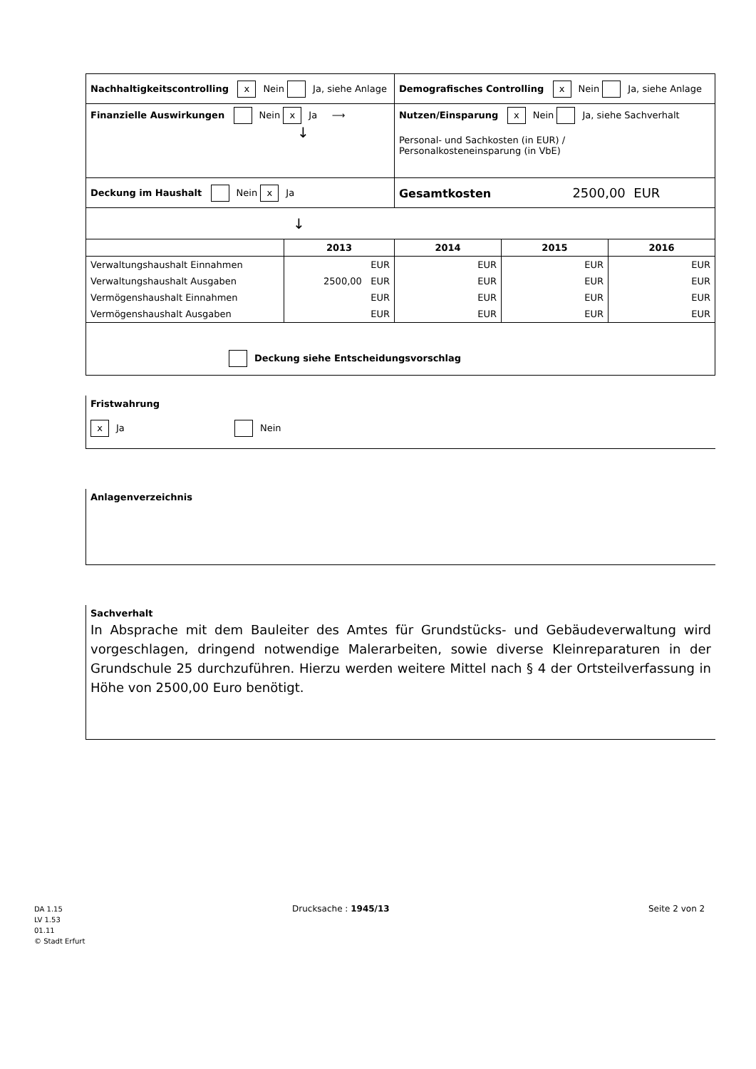| Nachhaltigkeitscontrolling x Nein Ja, siehe Anlage | | Demografisches Controlling x Nein Ja, siehe Anlage | | |
| Finanzielle Auswirkungen Nein x Ja ⟶ ↓ | | Nutzen/Einsparung x Nein Ja, siehe Sachverhalt Personal- und Sachkosten (in EUR) / Personalkosteneinsparung (in VbE) | | |
| Deckung im Haushalt Nein x Ja | | Gesamtkosten 2500,00 EUR | | |
| ↓ | | | | |
| | 2013 | 2014 | 2015 | 2016 |
| Verwaltungshaushalt Einnahmen | EUR | EUR | EUR | EUR |
| Verwaltungshaushalt Ausgaben | 2500,00 EUR | EUR | EUR | EUR |
| Vermögenshaushalt Einnahmen | EUR | EUR | EUR | EUR |
| Vermögenshaushalt Ausgaben | EUR | EUR | EUR | EUR |
| Deckung siehe Entscheidungsvorschlag | | | | |
Fristwahrung
x Ja Nein
Anlagenverzeichnis
Sachverhalt
In Absprache mit dem Bauleiter des Amtes für Grundstücks- und Gebäudeverwaltung wird vorgeschlagen, dringend notwendige Malerarbeiten, sowie diverse Kleinreparaturen in der Grundschule 25 durchzuführen. Hierzu werden weitere Mittel nach § 4 der Ortsteilverfassung in Höhe von 2500,00 Euro benötigt.
DA 1.15
LV 1.53
01.11
© Stadt Erfurt
Drucksache : 1945/13 Seite 2 von 2